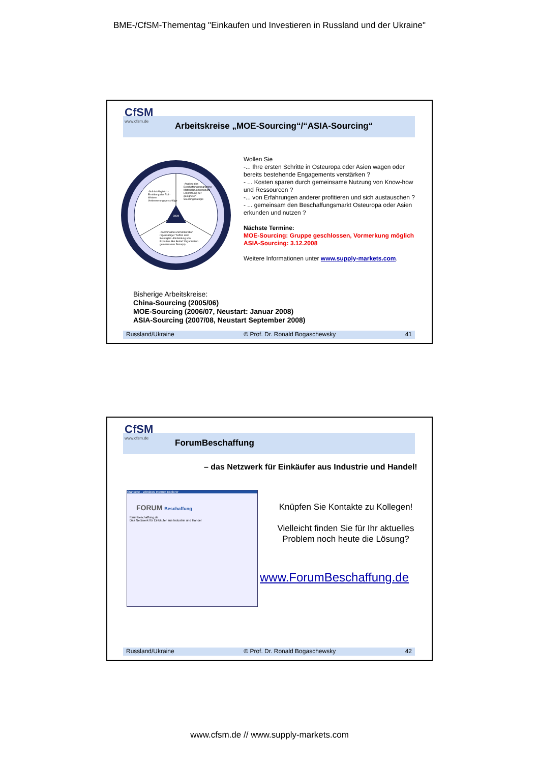BME-/CfSM-Thementag "Einkaufen und Investieren in Russland und der Ukraine"
Arbeitskreise „MOE-Sourcing“/“ASIA-Sourcing“
CfSM
www.cfsm.de
CfSM
-Soll-Ist-Abgleich -Ermittlung des RoI -Weitere Verbesserungsvorschläge
-Analyse des Beschaffungsprogramms -Materialgruppenbildung -Empfehlung der geeigneten Sourcingstrategie
-Koordination und Moderation regelmäßiger Treffen aller Beteiligten -Einbindung von Experten -Bei Bedarf Organisation gemeinsamer Reise(n)
Wollen Sie
-... Ihre ersten Schritte in Osteuropa oder Asien wagen oder bereits bestehende Engagements verstärken ?
- ... Kosten sparen durch gemeinsame Nutzung von Know-how und Ressourcen ?
-... von Erfahrungen anderer profitieren und sich austauschen ?
- ... gemeinsam den Beschaffungsmarkt Osteuropa oder Asien erkunden und nutzen ?
Nächste Termine:
MOE-Sourcing: Gruppe geschlossen, Vormerkung möglich
ASIA-Sourcing: 3.12.2008
Weitere Informationen unter www.supply-markets.com.
Bisherige Arbeitskreise:
China-Sourcing (2005/06)
MOE-Sourcing (2006/07, Neustart: Januar 2008)
ASIA-Sourcing (2007/08, Neustart September 2008)
Russland/Ukraine © Prof. Dr. Ronald Bogaschewsky 41
ForumBeschaffung
CfSM
www.cfsm.de
– das Netzwerk für Einkäufer aus Industrie und Handel!
Startseite - Windows Internet Explorer
FORUM Beschaffung
forumbeschaffung.de
Das Netzwerk für Einkäufer aus Industrie und Handel
Knüpfen Sie Kontakte zu Kollegen!
Vielleicht finden Sie für Ihr aktuelles Problem noch heute die Lösung?
www.ForumBeschaffung.de
Russland/Ukraine © Prof. Dr. Ronald Bogaschewsky 42
www.cfsm.de // www.supply-markets.com